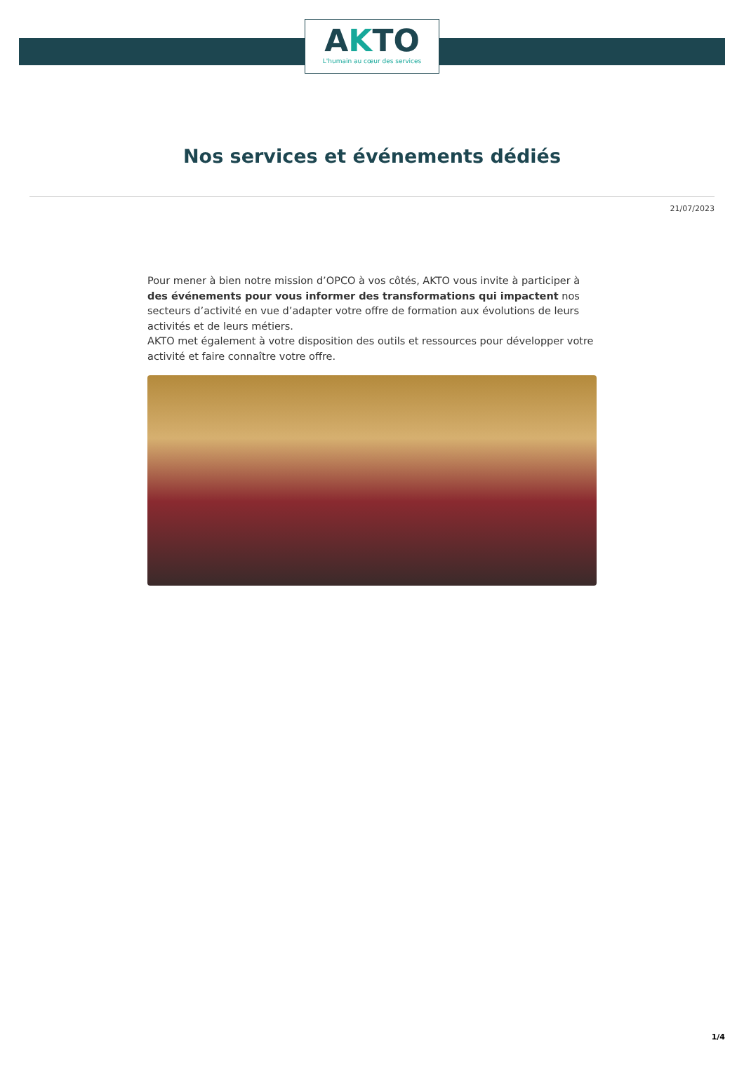AKTO
L'humain au cœur des services
Nos services et événements dédiés
21/07/2023
Pour mener à bien notre mission d’OPCO à vos côtés, AKTO vous invite à participer à des événements pour vous informer des transformations qui impactent nos secteurs d’activité en vue d’adapter votre offre de formation aux évolutions de leurs activités et de leurs métiers.
AKTO met également à votre disposition des outils et ressources pour développer votre activité et faire connaître votre offre.
1/4